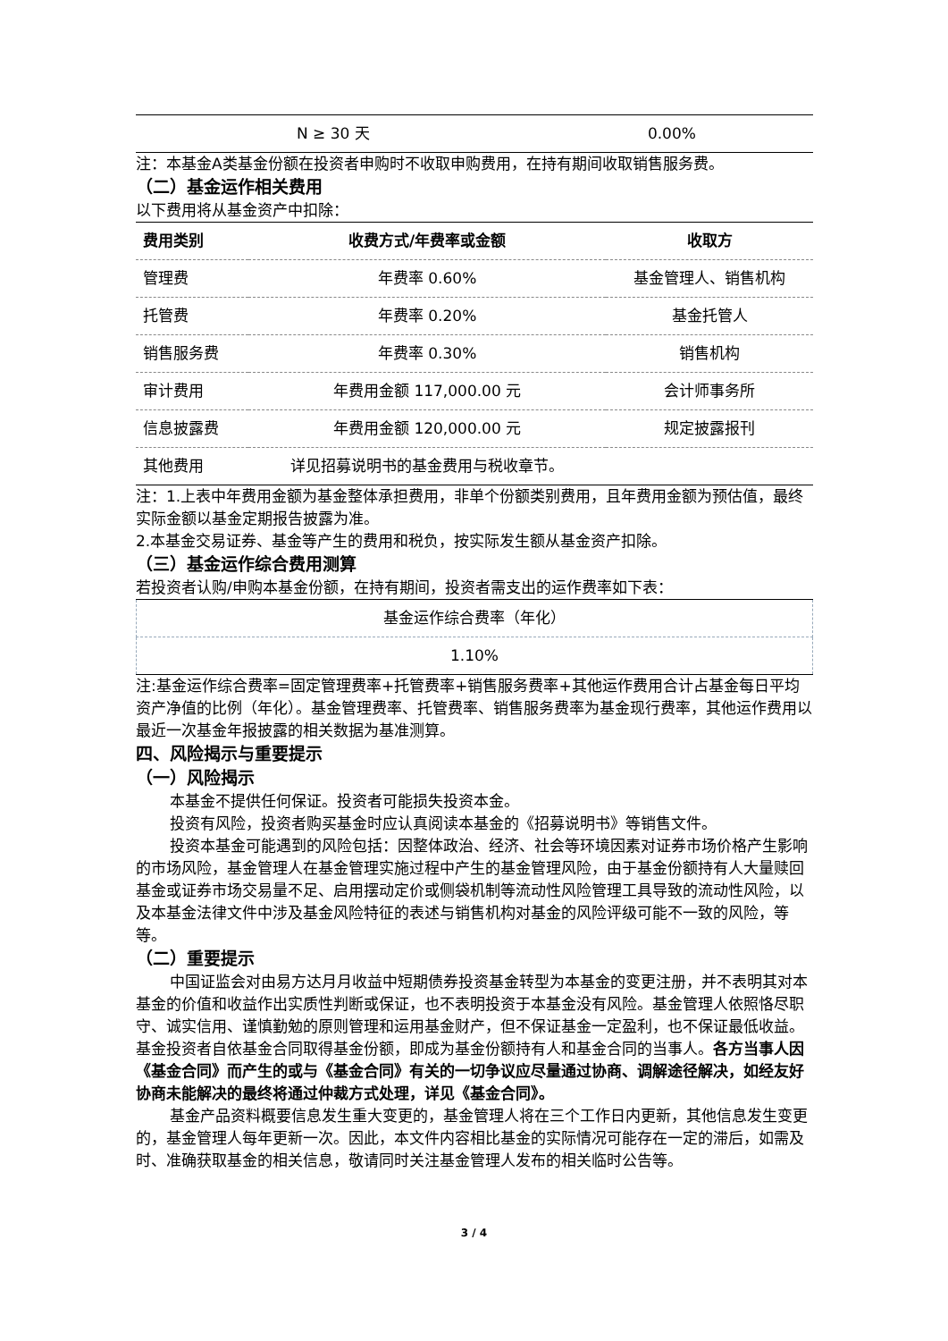| N ≥ 30 天 | 0.00% |
注：本基金A类基金份额在投资者申购时不收取申购费用，在持有期间收取销售服务费。
（二）基金运作相关费用
以下费用将从基金资产中扣除：
| 费用类别 | 收费方式/年费率或金额 | 收取方 |
| --- | --- | --- |
| 管理费 | 年费率 0.60% | 基金管理人、销售机构 |
| 托管费 | 年费率 0.20% | 基金托管人 |
| 销售服务费 | 年费率 0.30% | 销售机构 |
| 审计费用 | 年费用金额 117,000.00 元 | 会计师事务所 |
| 信息披露费 | 年费用金额 120,000.00 元 | 规定披露报刊 |
| 其他费用 | 详见招募说明书的基金费用与税收章节。 | |
注：1.上表中年费用金额为基金整体承担费用，非单个份额类别费用，且年费用金额为预估值，最终实际金额以基金定期报告披露为准。
2.本基金交易证券、基金等产生的费用和税负，按实际发生额从基金资产扣除。
（三）基金运作综合费用测算
若投资者认购/申购本基金份额，在持有期间，投资者需支出的运作费率如下表：
| 基金运作综合费率（年化） |
| 1.10% |
注:基金运作综合费率=固定管理费率+托管费率+销售服务费率+其他运作费用合计占基金每日平均资产净值的比例（年化）。基金管理费率、托管费率、销售服务费率为基金现行费率，其他运作费用以最近一次基金年报披露的相关数据为基准测算。
四、风险揭示与重要提示
（一）风险揭示
本基金不提供任何保证。投资者可能损失投资本金。
投资有风险，投资者购买基金时应认真阅读本基金的《招募说明书》等销售文件。
投资本基金可能遇到的风险包括：因整体政治、经济、社会等环境因素对证券市场价格产生影响的市场风险，基金管理人在基金管理实施过程中产生的基金管理风险，由于基金份额持有人大量赎回基金或证券市场交易量不足、启用摆动定价或侧袋机制等流动性风险管理工具导致的流动性风险，以及本基金法律文件中涉及基金风险特征的表述与销售机构对基金的风险评级可能不一致的风险，等等。
（二）重要提示
中国证监会对由易方达月月收益中短期债券投资基金转型为本基金的变更注册，并不表明其对本基金的价值和收益作出实质性判断或保证，也不表明投资于本基金没有风险。基金管理人依照恪尽职守、诚实信用、谨慎勤勉的原则管理和运用基金财产，但不保证基金一定盈利，也不保证最低收益。基金投资者自依基金合同取得基金份额，即成为基金份额持有人和基金合同的当事人。各方当事人因《基金合同》而产生的或与《基金合同》有关的一切争议应尽量通过协商、调解途径解决，如经友好协商未能解决的最终将通过仲裁方式处理，详见《基金合同》。
基金产品资料概要信息发生重大变更的，基金管理人将在三个工作日内更新，其他信息发生变更的，基金管理人每年更新一次。因此，本文件内容相比基金的实际情况可能存在一定的滞后，如需及时、准确获取基金的相关信息，敬请同时关注基金管理人发布的相关临时公告等。
3 / 4